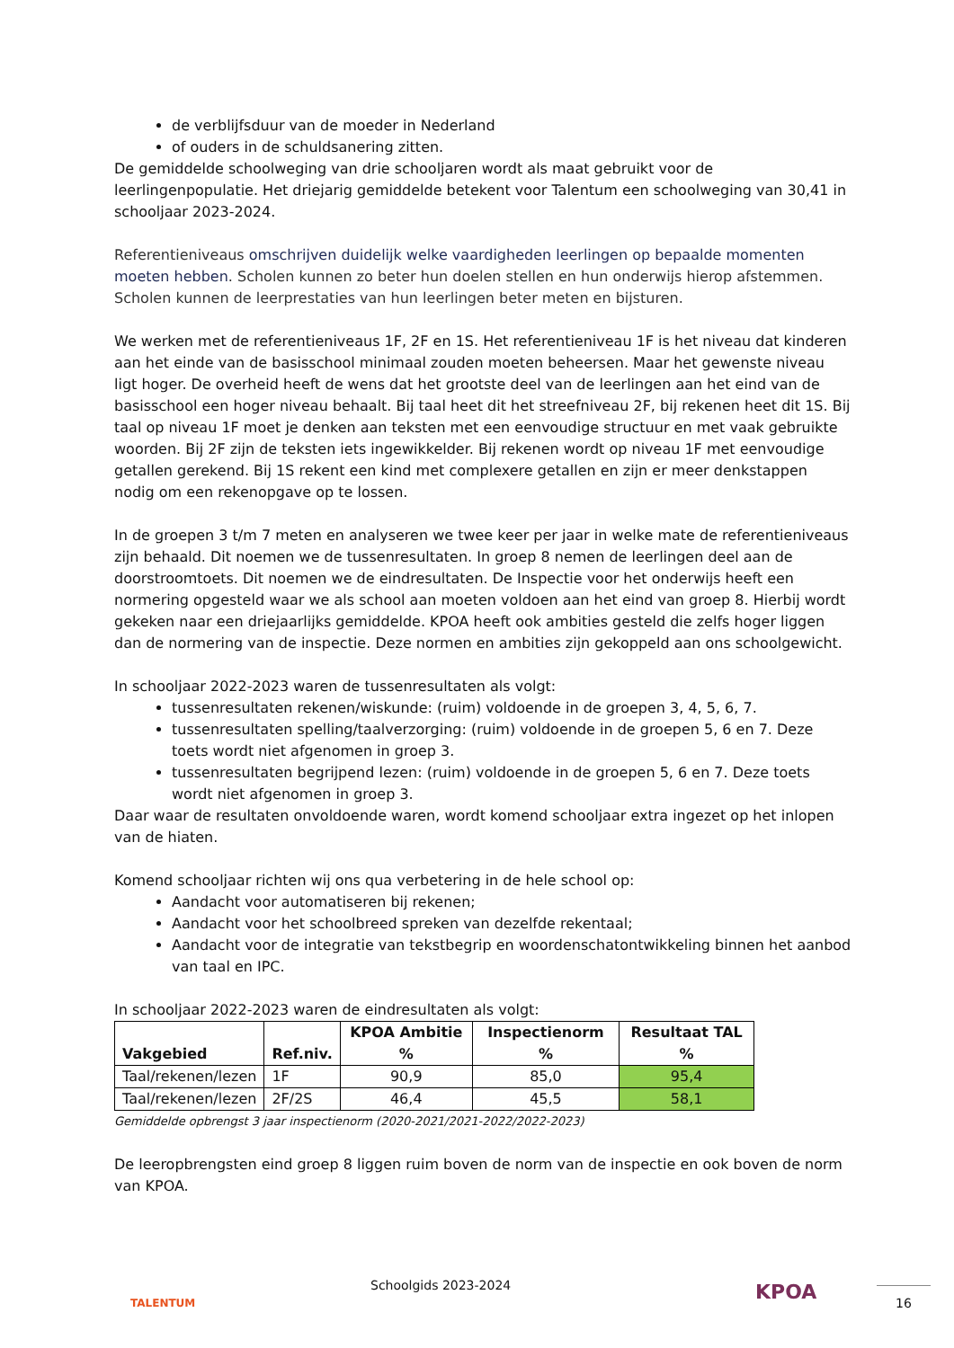de verblijfsduur van de moeder in Nederland
of ouders in de schuldsanering zitten.
De gemiddelde schoolweging van drie schooljaren wordt als maat gebruikt voor de leerlingenpopulatie. Het driejarig gemiddelde betekent voor Talentum een schoolweging van 30,41 in schooljaar 2023-2024.
Referentieniveaus omschrijven duidelijk welke vaardigheden leerlingen op bepaalde momenten moeten hebben. Scholen kunnen zo beter hun doelen stellen en hun onderwijs hierop afstemmen. Scholen kunnen de leerprestaties van hun leerlingen beter meten en bijsturen.
We werken met de referentieniveaus 1F, 2F en 1S. Het referentieniveau 1F is het niveau dat kinderen aan het einde van de basisschool minimaal zouden moeten beheersen. Maar het gewenste niveau ligt hoger. De overheid heeft de wens dat het grootste deel van de leerlingen aan het eind van de basisschool een hoger niveau behaalt. Bij taal heet dit het streefniveau 2F, bij rekenen heet dit 1S. Bij taal op niveau 1F moet je denken aan teksten met een eenvoudige structuur en met vaak gebruikte woorden. Bij 2F zijn de teksten iets ingewikkelder. Bij rekenen wordt op niveau 1F met eenvoudige getallen gerekend. Bij 1S rekent een kind met complexere getallen en zijn er meer denkstappen nodig om een rekenopgave op te lossen.
In de groepen 3 t/m 7 meten en analyseren we twee keer per jaar in welke mate de referentieniveaus zijn behaald. Dit noemen we de tussenresultaten. In groep 8 nemen de leerlingen deel aan de doorstroomtoets. Dit noemen we de eindresultaten. De Inspectie voor het onderwijs heeft een normering opgesteld waar we als school aan moeten voldoen aan het eind van groep 8. Hierbij wordt gekeken naar een driejaarlijks gemiddelde. KPOA heeft ook ambities gesteld die zelfs hoger liggen dan de normering van de inspectie. Deze normen en ambities zijn gekoppeld aan ons schoolgewicht.
In schooljaar 2022-2023 waren de tussenresultaten als volgt:
tussenresultaten rekenen/wiskunde: (ruim) voldoende in de groepen 3, 4, 5, 6, 7.
tussenresultaten spelling/taalverzorging: (ruim) voldoende in de groepen 5, 6 en 7. Deze toets wordt niet afgenomen in groep 3.
tussenresultaten begrijpend lezen: (ruim) voldoende in de groepen 5, 6 en 7. Deze toets wordt niet afgenomen in groep 3.
Daar waar de resultaten onvoldoende waren, wordt komend schooljaar extra ingezet op het inlopen van de hiaten.
Komend schooljaar richten wij ons qua verbetering in de hele school op:
Aandacht voor automatiseren bij rekenen;
Aandacht voor het schoolbreed spreken van dezelfde rekentaal;
Aandacht voor de integratie van tekstbegrip en woordenschatontwikkeling binnen het aanbod van taal en IPC.
In schooljaar 2022-2023 waren de eindresultaten als volgt:
| Vakgebied | Ref.niv. | KPOA Ambitie % | Inspectienorm % | Resultaat TAL % |
| --- | --- | --- | --- | --- |
| Taal/rekenen/lezen | 1F | 90,9 | 85,0 | 95,4 |
| Taal/rekenen/lezen | 2F/2S | 46,4 | 45,5 | 58,1 |
Gemiddelde opbrengst 3 jaar inspectienorm (2020-2021/2021-2022/2022-2023)
De leeropbrengsten eind groep 8 liggen ruim boven de norm van de inspectie en ook boven de norm van KPOA.
TALENTUM
Schoolgids 2023-2024 KPOA 16